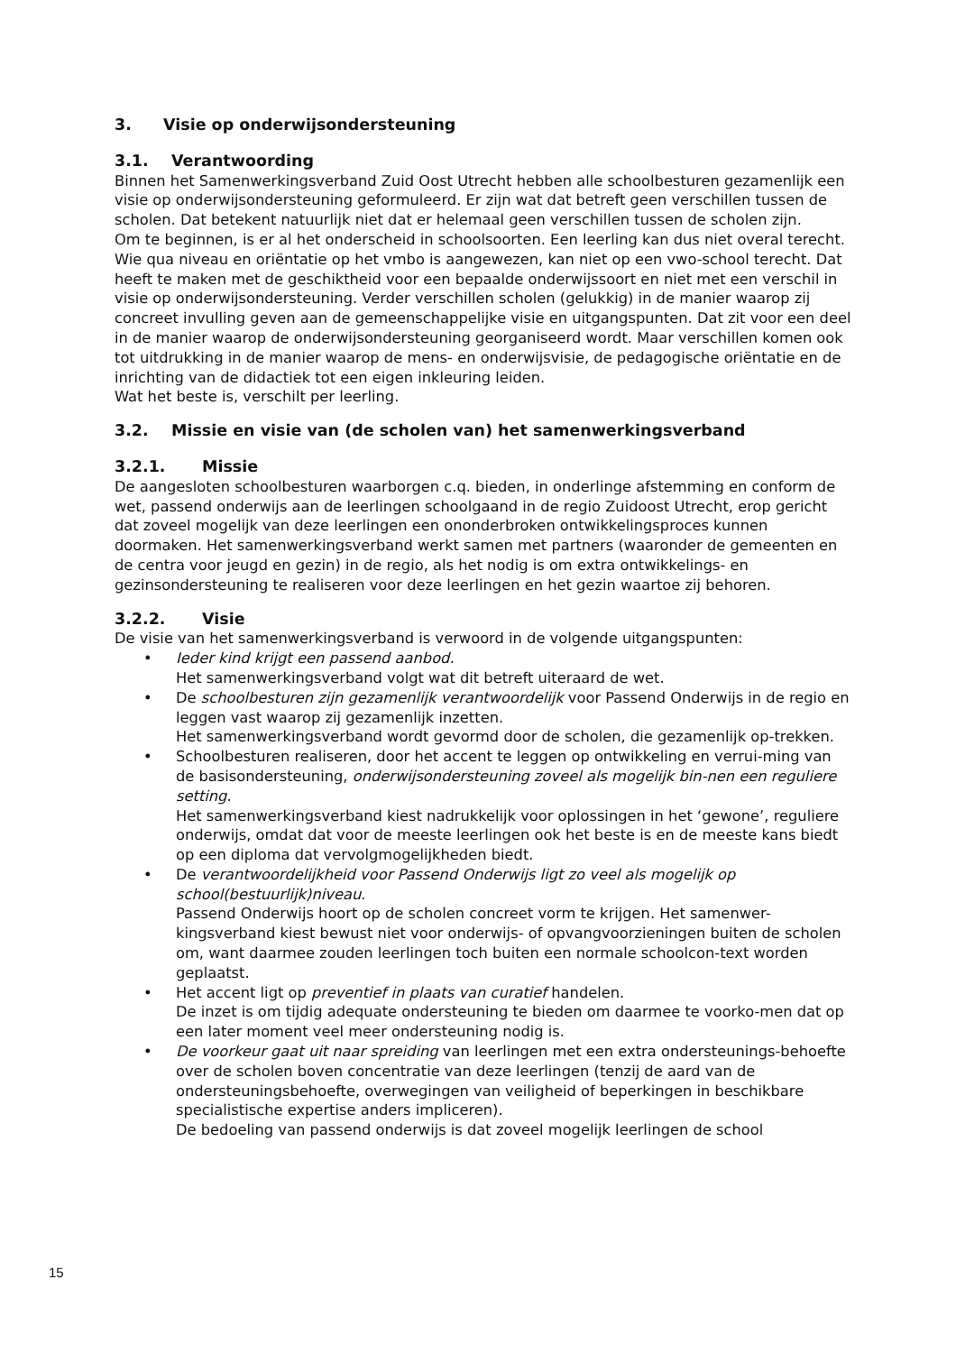3. Visie op onderwijsondersteuning
3.1. Verantwoording
Binnen het Samenwerkingsverband Zuid Oost Utrecht hebben alle schoolbesturen gezamenlijk een visie op onderwijsondersteuning geformuleerd. Er zijn wat dat betreft geen verschillen tussen de scholen. Dat betekent natuurlijk niet dat er helemaal geen verschillen tussen de scholen zijn.
Om te beginnen, is er al het onderscheid in schoolsoorten. Een leerling kan dus niet overal terecht. Wie qua niveau en oriëntatie op het vmbo is aangewezen, kan niet op een vwo-school terecht. Dat heeft te maken met de geschiktheid voor een bepaalde onderwijssoort en niet met een verschil in visie op onderwijsondersteuning. Verder verschillen scholen (gelukkig) in de manier waarop zij concreet invulling geven aan de gemeenschappelijke visie en uitgangspunten. Dat zit voor een deel in de manier waarop de onderwijsondersteuning georganiseerd wordt. Maar verschillen komen ook tot uitdrukking in de manier waarop de mens- en onderwijsvisie, de pedagogische oriëntatie en de inrichting van de didactiek tot een eigen inkleuring leiden.
Wat het beste is, verschilt per leerling.
3.2. Missie en visie van (de scholen van) het samenwerkingsverband
3.2.1. Missie
De aangesloten schoolbesturen waarborgen c.q. bieden, in onderlinge afstemming en conform de wet, passend onderwijs aan de leerlingen schoolgaand in de regio Zuidoost Utrecht, erop gericht dat zoveel mogelijk van deze leerlingen een ononderbroken ontwikkelingsproces kunnen doormaken. Het samenwerkingsverband werkt samen met partners (waaronder de gemeenten en de centra voor jeugd en gezin) in de regio, als het nodig is om extra ontwikkelings- en gezinsondersteuning te realiseren voor deze leerlingen en het gezin waartoe zij behoren.
3.2.2. Visie
De visie van het samenwerkingsverband is verwoord in de volgende uitgangspunten:
• Ieder kind krijgt een passend aanbod.
Het samenwerkingsverband volgt wat dit betreft uiteraard de wet.
• De schoolbesturen zijn gezamenlijk verantwoordelijk voor Passend Onderwijs in de regio en leggen vast waarop zij gezamenlijk inzetten.
Het samenwerkingsverband wordt gevormd door de scholen, die gezamenlijk op-trekken.
• Schoolbesturen realiseren, door het accent te leggen op ontwikkeling en verrui-ming van de basisondersteuning, onderwijsondersteuning zoveel als mogelijk bin-nen een reguliere setting.
Het samenwerkingsverband kiest nadrukkelijk voor oplossingen in het ‘gewone’, reguliere onderwijs, omdat dat voor de meeste leerlingen ook het beste is en de meeste kans biedt op een diploma dat vervolgmogelijkheden biedt.
• De verantwoordelijkheid voor Passend Onderwijs ligt zo veel als mogelijk op school(bestuurlijk)niveau.
Passend Onderwijs hoort op de scholen concreet vorm te krijgen. Het samenwer-kingsverband kiest bewust niet voor onderwijs- of opvangvoorzieningen buiten de scholen om, want daarmee zouden leerlingen toch buiten een normale schoolcon-text worden geplaatst.
• Het accent ligt op preventief in plaats van curatief handelen.
De inzet is om tijdig adequate ondersteuning te bieden om daarmee te voorko-men dat op een later moment veel meer ondersteuning nodig is.
• De voorkeur gaat uit naar spreiding van leerlingen met een extra ondersteunings-behoefte over de scholen boven concentratie van deze leerlingen (tenzij de aard van de ondersteuningsbehoefte, overwegingen van veiligheid of beperkingen in beschikbare specialistische expertise anders impliceren).
De bedoeling van passend onderwijs is dat zoveel mogelijk leerlingen de school
15